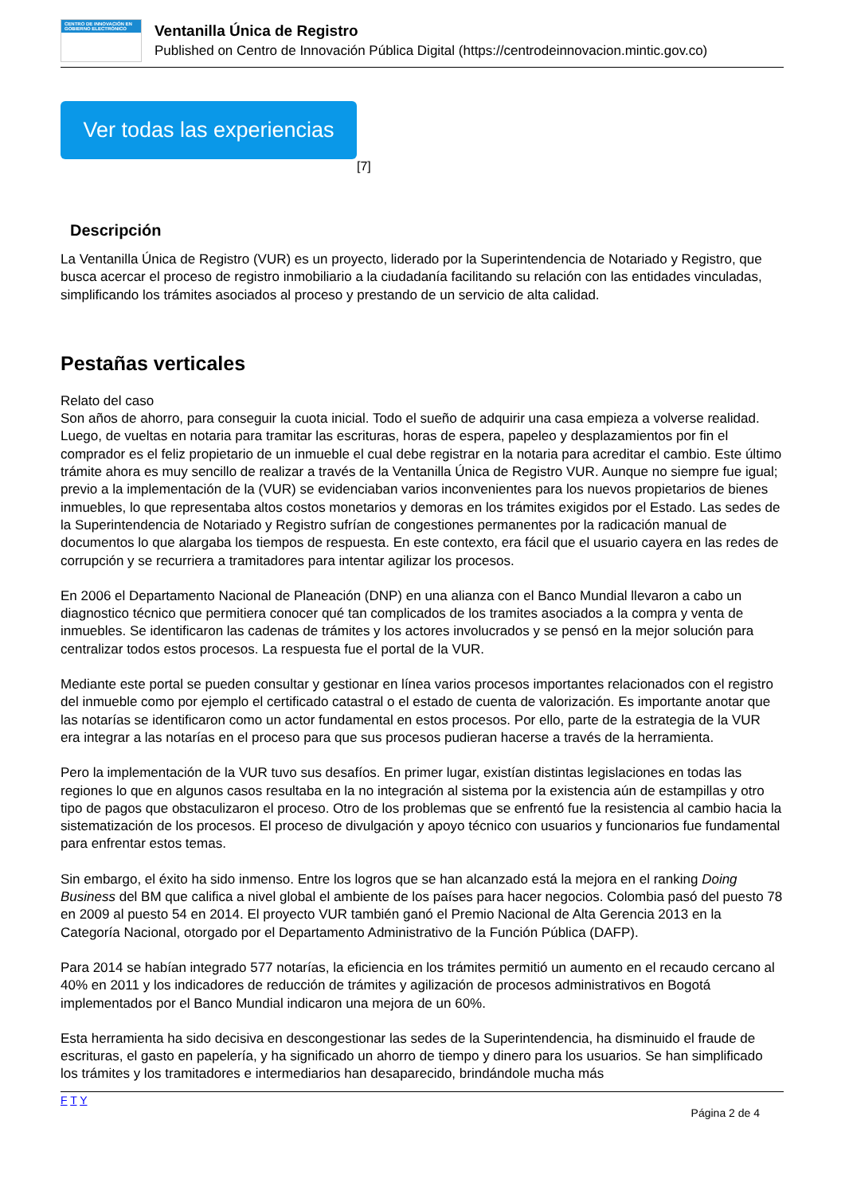CENTRO DE INNOVACIÓN EN GOBIERNO ELECTRÓNICO
Ventanilla Única de Registro
Published on Centro de Innovación Pública Digital (https://centrodeinnovacion.mintic.gov.co)
Ver todas las experiencias
[7]
Descripción
La Ventanilla Única de Registro (VUR) es un proyecto, liderado por la Superintendencia de Notariado y Registro, que busca acercar el proceso de registro inmobiliario a la ciudadanía facilitando su relación con las entidades vinculadas, simplificando los trámites asociados al proceso y prestando de un servicio de alta calidad.
Pestañas verticales
Relato del caso
Son años de ahorro, para conseguir la cuota inicial. Todo el sueño de adquirir una casa empieza a volverse realidad. Luego, de vueltas en notaria para tramitar las escrituras, horas de espera, papeleo y desplazamientos por fin el comprador es el feliz propietario de un inmueble el cual debe registrar en la notaria para acreditar el cambio. Este último trámite ahora es muy sencillo de realizar a través de la Ventanilla Única de Registro VUR. Aunque no siempre fue igual; previo a la implementación de la (VUR) se evidenciaban varios inconvenientes para los nuevos propietarios de bienes inmuebles, lo que representaba altos costos monetarios y demoras en los trámites exigidos por el Estado. Las sedes de la Superintendencia de Notariado y Registro sufrían de congestiones permanentes por la radicación manual de documentos lo que alargaba los tiempos de respuesta. En este contexto, era fácil que el usuario cayera en las redes de corrupción y se recurriera a tramitadores para intentar agilizar los procesos.
En 2006 el Departamento Nacional de Planeación (DNP) en una alianza con el Banco Mundial llevaron a cabo un diagnostico técnico que permitiera conocer qué tan complicados de los tramites asociados a la compra y venta de inmuebles. Se identificaron las cadenas de trámites y los actores involucrados y se pensó en la mejor solución para centralizar todos estos procesos. La respuesta fue el portal de la VUR.
Mediante este portal se pueden consultar y gestionar en línea varios procesos importantes relacionados con el registro del inmueble como por ejemplo el certificado catastral o el estado de cuenta de valorización. Es importante anotar que las notarías se identificaron como un actor fundamental en estos procesos. Por ello, parte de la estrategia de la VUR era integrar a las notarías en el proceso para que sus procesos pudieran hacerse a través de la herramienta.
Pero la implementación de la VUR tuvo sus desafíos. En primer lugar, existían distintas legislaciones en todas las regiones lo que en algunos casos resultaba en la no integración al sistema por la existencia aún de estampillas y otro tipo de pagos que obstaculizaron el proceso. Otro de los problemas que se enfrentó fue la resistencia al cambio hacia la sistematización de los procesos. El proceso de divulgación y apoyo técnico con usuarios y funcionarios fue fundamental para enfrentar estos temas.
Sin embargo, el éxito ha sido inmenso. Entre los logros que se han alcanzado está la mejora en el ranking Doing Business del BM que califica a nivel global el ambiente de los países para hacer negocios. Colombia pasó del puesto 78 en 2009 al puesto 54 en 2014. El proyecto VUR también ganó el Premio Nacional de Alta Gerencia 2013 en la Categoría Nacional, otorgado por el Departamento Administrativo de la Función Pública (DAFP).
Para 2014 se habían integrado 577 notarías, la eficiencia en los trámites permitió un aumento en el recaudo cercano al 40% en 2011 y los indicadores de reducción de trámites y agilización de procesos administrativos en Bogotá implementados por el Banco Mundial indicaron una mejora de un 60%.
Esta herramienta ha sido decisiva en descongestionar las sedes de la Superintendencia, ha disminuido el fraude de escrituras, el gasto en papelería, y ha significado un ahorro de tiempo y dinero para los usuarios. Se han simplificado los trámites y los tramitadores e intermediarios han desaparecido, brindándole mucha más
F T Y
Página 2 de 4